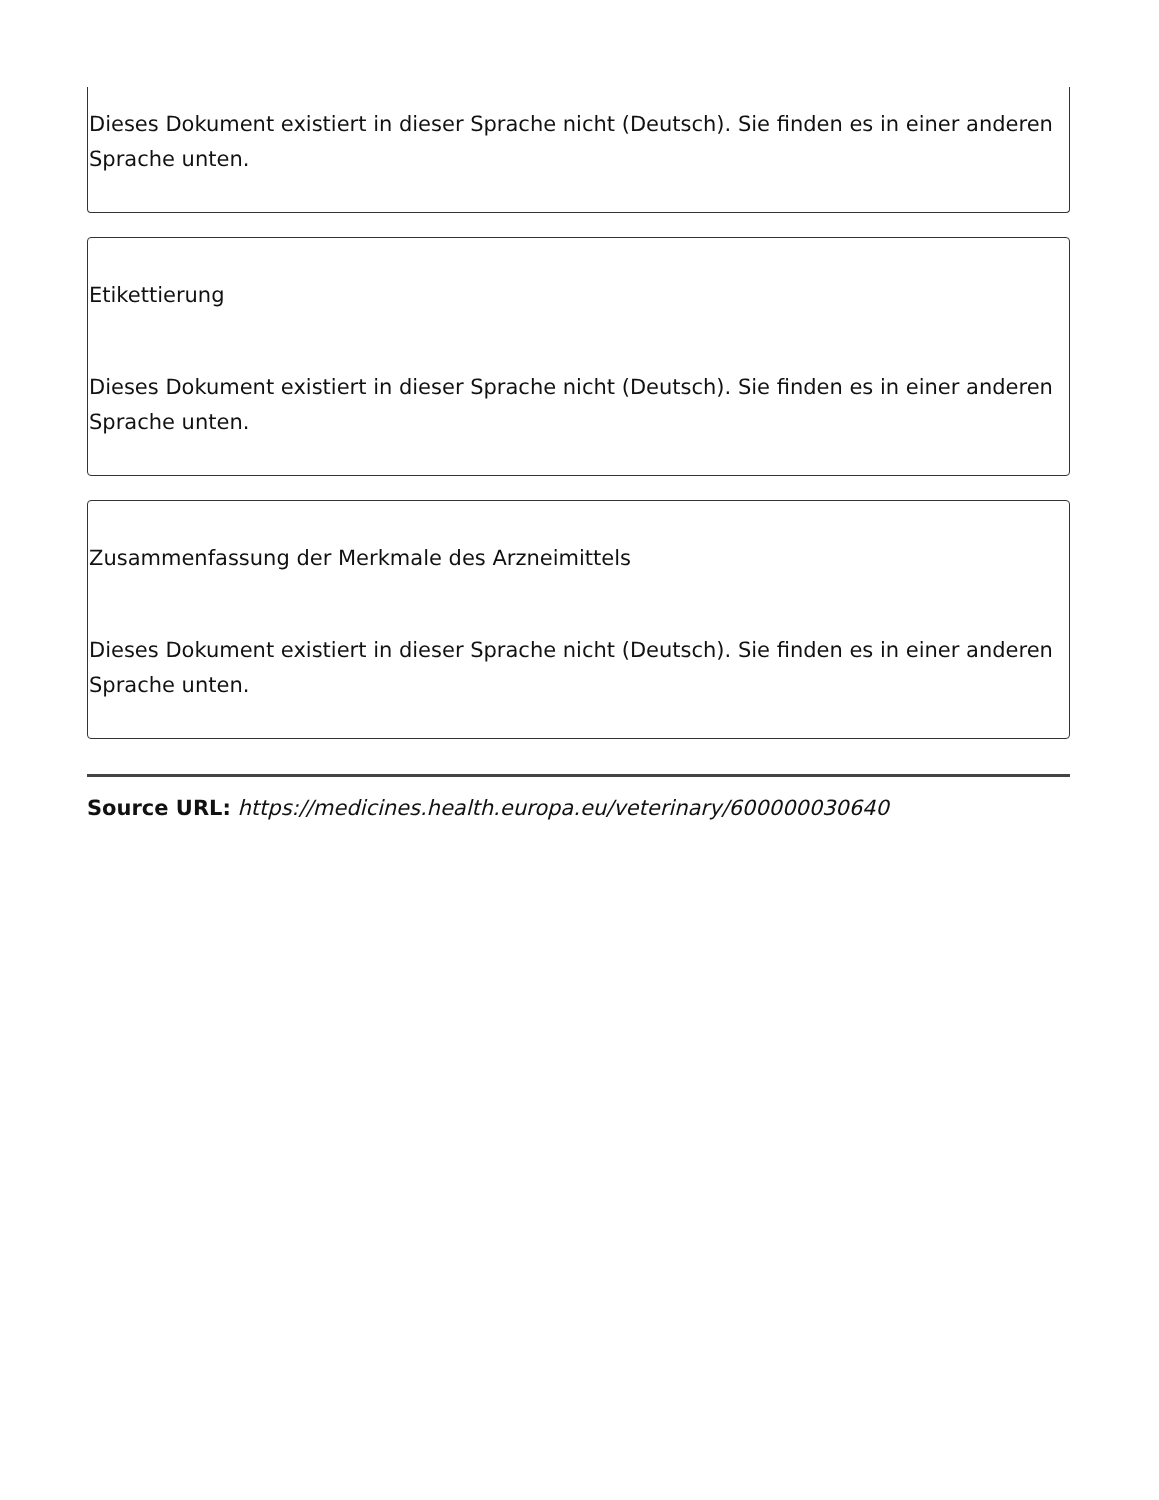Dieses Dokument existiert in dieser Sprache nicht (Deutsch). Sie finden es in einer anderen Sprache unten.
Etikettierung
Dieses Dokument existiert in dieser Sprache nicht (Deutsch). Sie finden es in einer anderen Sprache unten.
Zusammenfassung der Merkmale des Arzneimittels
Dieses Dokument existiert in dieser Sprache nicht (Deutsch). Sie finden es in einer anderen Sprache unten.
Source URL: https://medicines.health.europa.eu/veterinary/600000030640